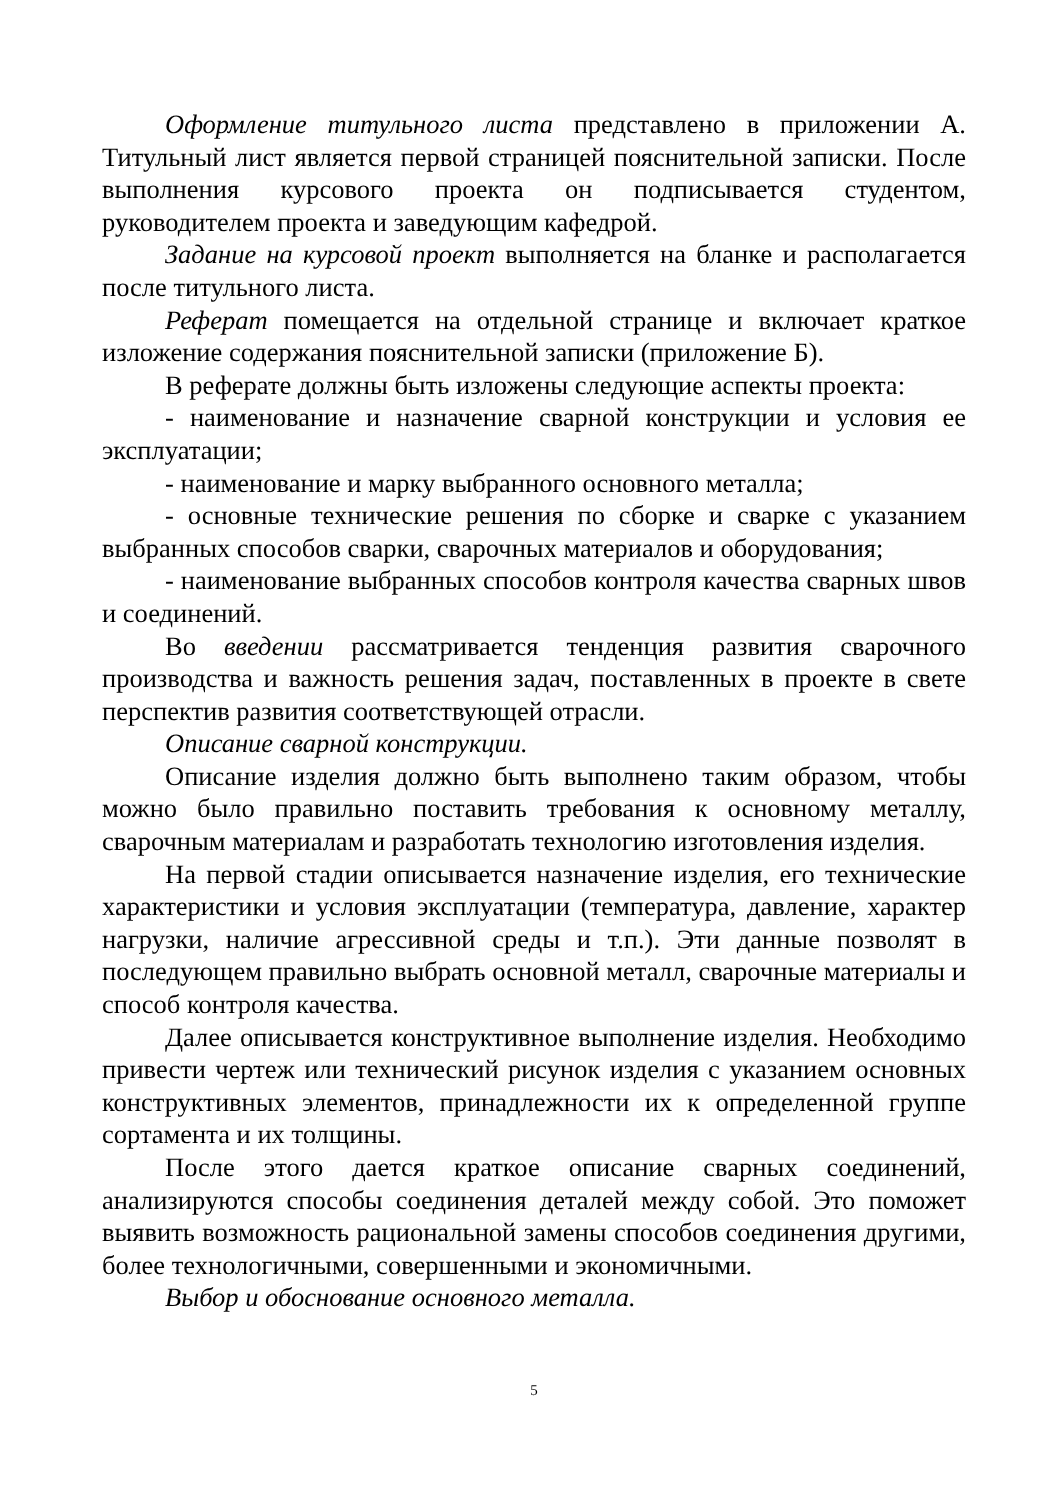Оформление титульного листа представлено в приложении А. Титульный лист является первой страницей пояснительной записки. После выполнения курсового проекта он подписывается студентом, руководителем проекта и заведующим кафедрой.
Задание на курсовой проект выполняется на бланке и располагается после титульного листа.
Реферат помещается на отдельной странице и включает краткое изложение содержания пояснительной записки (приложение Б).
В реферате должны быть изложены следующие аспекты проекта:
- наименование и назначение сварной конструкции и условия ее эксплуатации;
- наименование и марку выбранного основного металла;
- основные технические решения по сборке и сварке с указанием выбранных способов сварки, сварочных материалов и оборудования;
- наименование выбранных способов контроля качества сварных швов и соединений.
Во введении рассматривается тенденция развития сварочного производства и важность решения задач, поставленных в проекте в свете перспектив развития соответствующей отрасли.
Описание сварной конструкции.
Описание изделия должно быть выполнено таким образом, чтобы можно было правильно поставить требования к основному металлу, сварочным материалам и разработать технологию изготовления изделия.
На первой стадии описывается назначение изделия, его технические характеристики и условия эксплуатации (температура, давление, характер нагрузки, наличие агрессивной среды и т.п.). Эти данные позволят в последующем правильно выбрать основной металл, сварочные материалы и способ контроля качества.
Далее описывается конструктивное выполнение изделия. Необходимо привести чертеж или технический рисунок изделия с указанием основных конструктивных элементов, принадлежности их к определенной группе сортамента и их толщины.
После этого дается краткое описание сварных соединений, анализируются способы соединения деталей между собой. Это поможет выявить возможность рациональной замены способов соединения другими, более технологичными, совершенными и экономичными.
Выбор и обоснование основного металла.
5